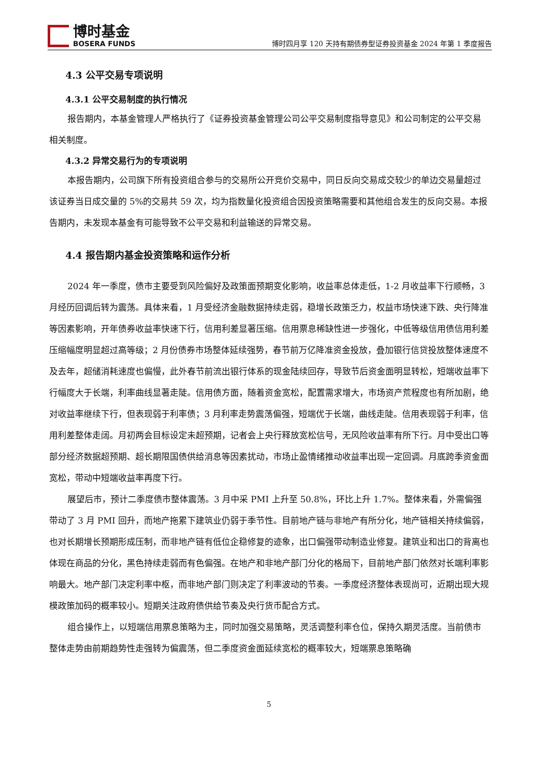博时基金
BOSERA FUNDS
博时四月享 120 天持有期债券型证券投资基金 2024 年第 1 季度报告
4.3 公平交易专项说明
4.3.1 公平交易制度的执行情况
报告期内，本基金管理人严格执行了《证券投资基金管理公司公平交易制度指导意见》和公司制定的公平交易相关制度。
4.3.2 异常交易行为的专项说明
本报告期内，公司旗下所有投资组合参与的交易所公开竞价交易中，同日反向交易成交较少的单边交易量超过该证券当日成交量的 5%的交易共 59 次，均为指数量化投资组合因投资策略需要和其他组合发生的反向交易。本报告期内，未发现本基金有可能导致不公平交易和利益输送的异常交易。
4.4 报告期内基金投资策略和运作分析
2024 年一季度，债市主要受到风险偏好及政策面预期变化影响，收益率总体走低，1-2 月收益率下行顺畅，3 月经历回调后转为震荡。具体来看，1 月受经济金融数据持续走弱，稳增长政策乏力，权益市场快速下跌、央行降准等因素影响，开年债券收益率快速下行，信用利差显著压缩。信用票息稀缺性进一步强化，中低等级信用债信用利差压缩幅度明显超过高等级；2 月份债券市场整体延续强势，春节前万亿降准资金投放，叠加银行信贷投放整体速度不及去年，超储消耗速度也偏慢，此外春节前流出银行体系的现金陆续回存，导致节后资金面明显转松，短端收益率下行幅度大于长端，利率曲线显著走陡。信用债方面，随着资金宽松，配置需求增大，市场资产荒程度也有所加剧，绝对收益率继续下行，但表现弱于利率债；3 月利率走势震荡偏强，短端优于长端，曲线走陡。信用表现弱于利率，信用利差整体走阔。月初两会目标设定未超预期，记者会上央行释放宽松信号，无风险收益率有所下行。月中受出口等部分经济数据超预期、超长期限国债供给消息等因素扰动，市场止盈情绪推动收益率出现一定回调。月底跨季资金面宽松，带动中短端收益率再度下行。
展望后市，预计二季度债市整体震荡。3 月中采 PMI 上升至 50.8%，环比上升 1.7%。整体来看，外需偏强带动了 3 月 PMI 回升，而地产拖累下建筑业仍弱于季节性。目前地产链与非地产有所分化，地产链相关持续偏弱，也对长期增长预期形成压制，而非地产链有低位企稳修复的迹象，出口偏强带动制造业修复。建筑业和出口的背离也体现在商品的分化，黑色持续走弱而有色偏强。在地产和非地产部门分化的格局下，目前地产部门依然对长端利率影响最大。地产部门决定利率中枢，而非地产部门则决定了利率波动的节奏。一季度经济整体表现尚可，近期出现大规模政策加码的概率较小。短期关注政府债供给节奏及央行货币配合方式。
组合操作上，以短端信用票息策略为主，同时加强交易策略，灵活调整利率仓位，保持久期灵活度。当前债市整体走势由前期趋势性走强转为偏震荡，但二季度资金面延续宽松的概率较大，短端票息策略确
5